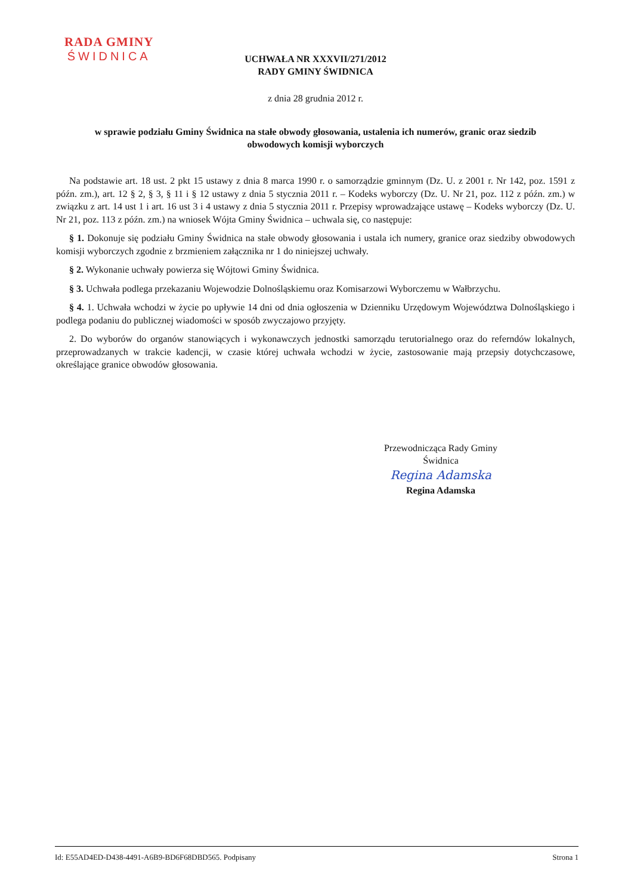RADA GMINY
ŚWIDNICA
UCHWAŁA NR XXXVII/271/2012
RADY GMINY ŚWIDNICA
z dnia 28 grudnia 2012 r.
w sprawie podziału Gminy Świdnica na stałe obwody głosowania, ustalenia ich numerów, granic oraz siedzib obwodowych komisji wyborczych
Na podstawie art. 18 ust. 2 pkt 15 ustawy z dnia 8 marca 1990 r. o samorządzie gminnym (Dz. U. z 2001 r. Nr 142, poz. 1591 z późn. zm.), art. 12 § 2, § 3, § 11 i § 12 ustawy z dnia 5 stycznia 2011 r. – Kodeks wyborczy (Dz. U. Nr 21, poz. 112 z późn. zm.) w związku z art. 14 ust 1 i art. 16 ust 3 i 4 ustawy z dnia 5 stycznia 2011 r. Przepisy wprowadzające ustawę – Kodeks wyborczy (Dz. U. Nr 21, poz. 113 z późn. zm.) na wniosek Wójta Gminy Świdnica – uchwala się, co następuje:
§ 1. Dokonuje się podziału Gminy Świdnica na stałe obwody głosowania i ustala ich numery, granice oraz siedziby obwodowych komisji wyborczych zgodnie z brzmieniem załącznika nr 1 do niniejszej uchwały.
§ 2. Wykonanie uchwały powierza się Wójtowi Gminy Świdnica.
§ 3. Uchwała podlega przekazaniu Wojewodzie Dolnośląskiemu oraz Komisarzowi Wyborczemu w Wałbrzychu.
§ 4. 1. Uchwała wchodzi w życie po upływie 14 dni od dnia ogłoszenia w Dzienniku Urzędowym Województwa Dolnośląskiego i podlega podaniu do publicznej wiadomości w sposób zwyczajowo przyjęty.
2. Do wyborów do organów stanowiących i wykonawczych jednostki samorządu terutorialnego oraz do referndów lokalnych, przeprowadzanych w trakcie kadencji, w czasie której uchwała wchodzi w życie, zastosowanie mają przepsiy dotychczasowe, określające granice obwodów głosowania.
Przewodnicząca Rady Gminy
Świdnica
Regina Adamska
Regina Adamska
Id: E55AD4ED-D438-4491-A6B9-BD6F68DBD565. Podpisany Strona 1